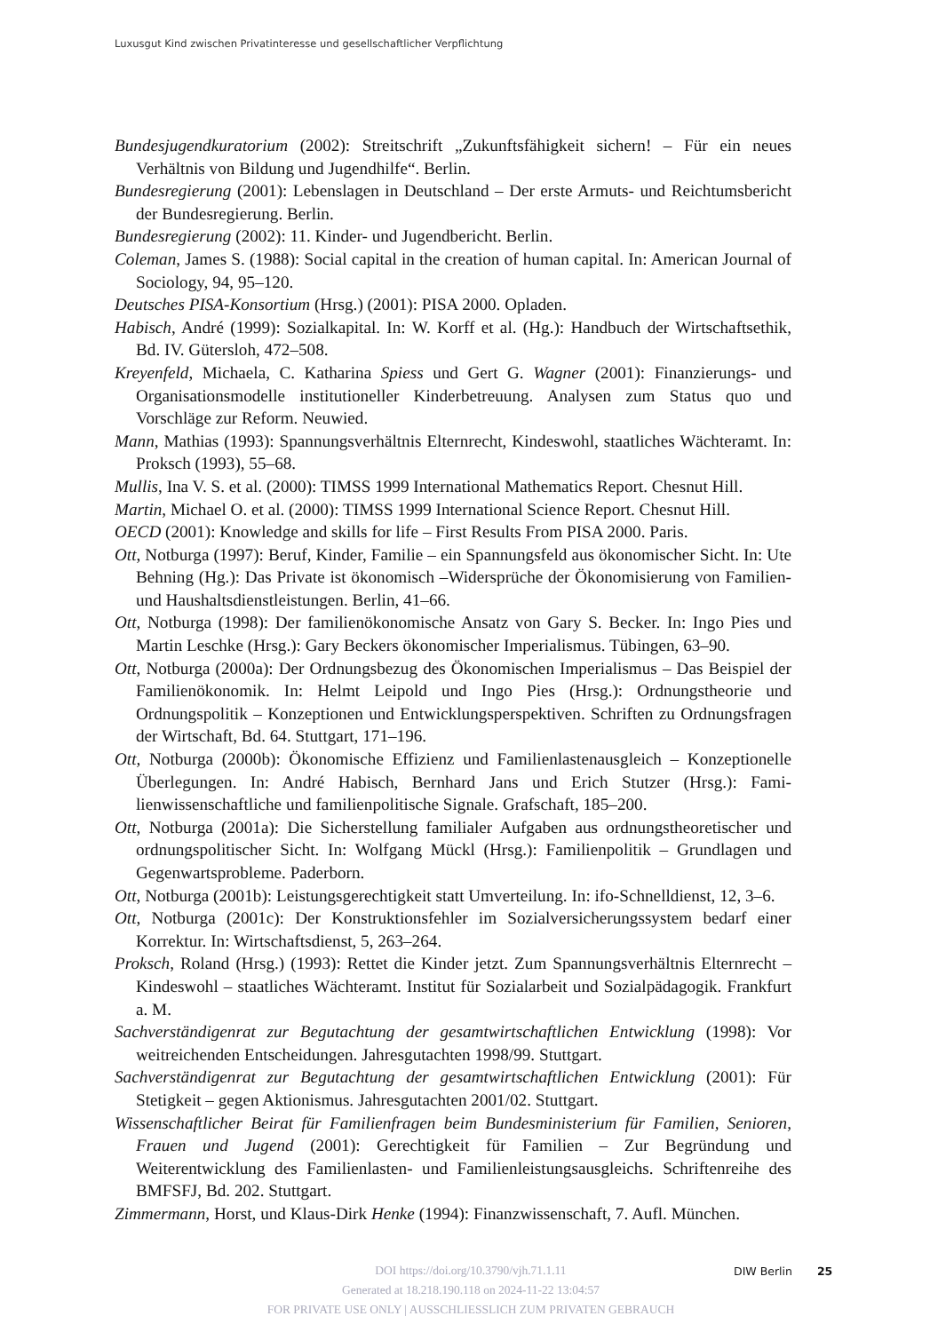Luxusgut Kind zwischen Privatinteresse und gesellschaftlicher Verpflichtung
Bundesjugendkuratorium (2002): Streitschrift „Zukunftsfähigkeit sichern! – Für ein neues Verhältnis von Bildung und Jugendhilfe“. Berlin.
Bundesregierung (2001): Lebenslagen in Deutschland – Der erste Armuts- und Reichtums­bericht der Bundesregierung. Berlin.
Bundesregierung (2002): 11. Kinder- und Jugendbericht. Berlin.
Coleman, James S. (1988): Social capital in the creation of human capital. In: American Journal of Sociology, 94, 95–120.
Deutsches PISA-Konsortium (Hrsg.) (2001): PISA 2000. Opladen.
Habisch, André (1999): Sozialkapital. In: W. Korff et al. (Hg.): Handbuch der Wirtschafts­ethik, Bd. IV. Gütersloh, 472–508.
Kreyenfeld, Michaela, C. Katharina Spiess und Gert G. Wagner (2001): Finanzierungs- und Organisationsmodelle institutioneller Kinderbetreuung. Analysen zum Status quo und Vorschläge zur Reform. Neuwied.
Mann, Mathias (1993): Spannungsverhältnis Elternrecht, Kindeswohl, staatliches Wäch­teramt. In: Proksch (1993), 55–68.
Mullis, Ina V. S. et al. (2000): TIMSS 1999 International Mathematics Report. Chesnut Hill.
Martin, Michael O. et al. (2000): TIMSS 1999 International Science Report. Chesnut Hill.
OECD (2001): Knowledge and skills for life – First Results From PISA 2000. Paris.
Ott, Notburga (1997): Beruf, Kinder, Familie – ein Spannungsfeld aus ökonomischer Sicht. In: Ute Behning (Hg.): Das Private ist ökonomisch –Widersprüche der Ökonomisierung von Familien- und Haushaltsdienstleistungen. Berlin, 41–66.
Ott, Notburga (1998): Der familienökonomische Ansatz von Gary S. Becker. In: Ingo Pies und Martin Leschke (Hrsg.): Gary Beckers ökonomischer Imperialismus. Tübingen, 63–90.
Ott, Notburga (2000a): Der Ordnungsbezug des Ökonomischen Imperialismus – Das Bei­spiel der Familienökonomik. In: Helmt Leipold und Ingo Pies (Hrsg.): Ordnungstheorie und Ordnungspolitik – Konzeptionen und Entwicklungsperspektiven. Schriften zu Ord­nungsfragen der Wirtschaft, Bd. 64. Stuttgart, 171–196.
Ott, Notburga (2000b): Ökonomische Effizienz und Familienlastenausgleich – Konzeptio­nelle Überlegungen. In: André Habisch, Bernhard Jans und Erich Stutzer (Hrsg.): Fami­lienwissenschaftliche und familienpolitische Signale. Grafschaft, 185–200.
Ott, Notburga (2001a): Die Sicherstellung familialer Aufgaben aus ordnungstheoretischer und ordnungspolitischer Sicht. In: Wolfgang Mückl (Hrsg.): Familienpolitik – Grundla­gen und Gegenwartsprobleme. Paderborn.
Ott, Notburga (2001b): Leistungsgerechtigkeit statt Umverteilung. In: ifo-Schnelldienst, 12, 3–6.
Ott, Notburga (2001c): Der Konstruktionsfehler im Sozialversicherungssystem bedarf ei­ner Korrektur. In: Wirtschaftsdienst, 5, 263–264.
Proksch, Roland (Hrsg.) (1993): Rettet die Kinder jetzt. Zum Spannungsverhältnis Eltern­recht – Kindeswohl – staatliches Wächteramt. Institut für Sozialarbeit und Sozialpäd­agogik. Frankfurt a. M.
Sachverständigenrat zur Begutachtung der gesamtwirtschaftlichen Entwicklung (1998): Vor weitreichenden Entscheidungen. Jahresgutachten 1998/99. Stuttgart.
Sachverständigenrat zur Begutachtung der gesamtwirtschaftlichen Entwicklung (2001): Für Stetigkeit – gegen Aktionismus. Jahresgutachten 2001/02. Stuttgart.
Wissenschaftlicher Beirat für Familienfragen beim Bundesministerium für Familien, Se­nioren, Frauen und Jugend (2001): Gerechtigkeit für Familien – Zur Begründung und Weiterentwicklung des Familienlasten- und Familienleistungsausgleichs. Schriftenrei­he des BMFSFJ, Bd. 202. Stuttgart.
Zimmermann, Horst, und Klaus-Dirk Henke (1994): Finanzwissenschaft, 7. Aufl. München.
DOI https://doi.org/10.3790/vjh.71.1.11
Generated at 18.218.190.118 on 2024-11-22 13:04:57
FOR PRIVATE USE ONLY | AUSSCHLIESSLICH ZUM PRIVATEN GEBRAUCH
DIW Berlin 25